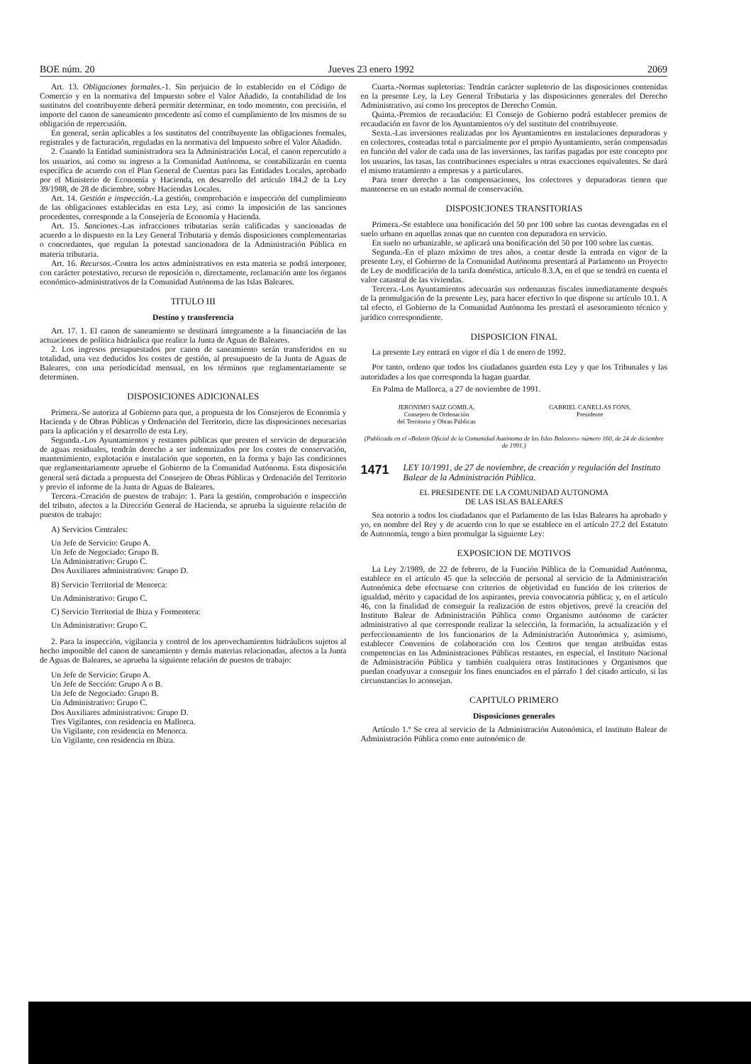BOE núm. 20 Jueves 23 enero 1992 2069
Art. 13. Obligaciones formales.-1. Sin perjuicio de lo establecido en el Código de Comercio y en la normativa del Impuesto sobre el Valor Añadido, la contabilidad de los sustitutos del contribuyente deberá permitir determinar, en todo momento, con precisión, el importe del canon de saneamiento procedente así como el cumplimiento de los mismos de su obligación de repercusión.
En general, serán aplicables a los sustitutos del contribuyente las obligaciones formales, registrales y de facturación, reguladas en la normativa del Impuesto sobre el Valor Añadido.
2. Cuando la Entidad suministradora sea la Administración Local, el canon repercutido a los usuarios, así como su ingreso a la Comunidad Autónoma, se contabilizarán en cuenta específica de acuerdo con el Plan General de Cuentas para las Entidades Locales, aprobado por el Ministerio de Economía y Hacienda, en desarrollo del artículo 184.2 de la Ley 39/1988, de 28 de diciembre, sobre Haciendas Locales.
Art. 14. Gestión e inspección.-La gestión, comprobación e inspección del cumplimiento de las obligaciones establecidas en esta Ley, así como la imposición de las sanciones procedentes, corresponde a la Consejería de Economía y Hacienda.
Art. 15. Sanciones.-Las infracciones tributarias serán calificadas y sancionadas de acuerdo a lo dispuesto en la Ley General Tributaria y demás disposiciones complementarias o concordantes, que regulan la potestad sancionadora de la Administración Pública en materia tributaria.
Art. 16. Recursos.-Contra los actos administrativos en esta materia se podrá interponer, con carácter potestativo, recurso de reposición o, directamente, reclamación ante los órganos económico-administrativos de la Comunidad Autónoma de las Islas Baleares.
TITULO III
Destino y transferencia
Art. 17. 1. El canon de saneamiento se destinará íntegramente a la financiación de las actuaciones de política hidráulica que realice la Junta de Aguas de Baleares.
2. Los ingresos presupuestados por canon de saneamiento serán transferidos en su totalidad, una vez deducidos los costes de gestión, al presupuesto de la Junta de Aguas de Baleares, con una periodicidad mensual, en los términos que reglamentariamente se determinen.
DISPOSICIONES ADICIONALES
Primera.-Se autoriza al Gobierno para que, a propuesta de los Consejeros de Economía y Hacienda y de Obras Públicas y Ordenación del Territorio, dicte las disposiciones necesarias para la aplicación y el desarrollo de esta Ley.
Segunda.-Los Ayuntamientos y restantes públicas que presten el servicio de depuración de aguas residuales, tendrán derecho a ser indemnizados por los costes de conservación, mantenimiento, explotación e instalación que soporten, en la forma y bajo las condiciones que reglamentariamente apruebe el Gobierno de la Comunidad Autónoma. Esta disposición general será dictada a propuesta del Consejero de Obras Públicas y Ordenación del Territorio y previo el informe de la Junta de Aguas de Baleares.
Tercera.-Creación de puestos de trabajo: 1. Para la gestión, comprobación e inspección del tributo, afectos a la Dirección General de Hacienda, se aprueba la siguiente relación de puestos de trabajo:
A) Servicios Centrales:
Un Jefe de Servicio: Grupo A.
Un Jefe de Negociado: Grupo B.
Un Administrativo: Grupo C.
Dos Auxiliares administrativos: Grupo D.
B) Servicio Territorial de Menorca:
Un Administrativo: Grupo C.
C) Servicio Territorial de Ibiza y Formentera:
Un Administrativo: Grupo C.
2. Para la inspección, vigilancia y control de los aprovechamientos hidráulicos sujetos al hecho imponible del canon de saneamiento y demás materias relacionadas, afectos a la Junta de Aguas de Baleares, se aprueba la siguiente relación de puestos de trabajo:
Un Jefe de Servicio: Grupo A.
Un Jefe de Sección: Grupo A o B.
Un Jefe de Negociado: Grupo B.
Un Administrativo: Grupo C.
Dos Auxiliares administrativos: Grupo D.
Tres Vigilantes, con residencia en Mallorca.
Un Vigilante, con residencia en Menorca.
Un Vigilante, con residencia en Ibiza.
Cuarta.-Normas supletorias: Tendrán carácter supletorio de las disposiciones contenidas en la presente Ley, la Ley General Tributaria y las disposiciones generales del Derecho Administrativo, así como los preceptos de Derecho Común.
Quinta.-Premios de recaudación: El Consejo de Gobierno podrá establecer premios de recaudación en favor de los Ayuntamientos o/y del sustituto del contribuyente.
Sexta.-Las inversiones realizadas por los Ayuntamientos en instalaciones depuradoras y en colectores, costeadas total o parcialmente por el propio Ayuntamiento, serán compensadas en función del valor de cada una de las inversiones, las tarifas pagadas por este concepto por los usuarios, las tasas, las contribuciones especiales u otras exacciones equivalentes. Se dará el mismo tratamiento a empresas y a particulares.
Para tener derecho a las compensaciones, los colectores y depuradoras tienen que mantenerse en un estado normal de conservación.
DISPOSICIONES TRANSITORIAS
Primera.-Se establece una bonificación del 50 por 100 sobre las cuotas devengadas en el suelo urbano en aquellas zonas que no cuenten con depuradora en servicio.
En suelo no urbanizable, se aplicará una bonificación del 50 por 100 sobre las cuotas.
Segunda.-En el plazo máximo de tres años, a contar desde la entrada en vigor de la presente Ley, el Gobierno de la Comunidad Autónoma presentará al Parlamento un Proyecto de Ley de modificación de la tarifa doméstica, artículo 8.3.A, en el que se tendrá en cuenta el valor catastral de las viviendas.
Tercera.-Los Ayuntamientos adecuarán sus ordenanzas fiscales inmediatamente después de la promulgación de la presente Ley, para hacer efectivo lo que dispone su artículo 10.1. A tal efecto, el Gobierno de la Comunidad Autónoma les prestará el asesoramiento técnico y jurídico correspondiente.
DISPOSICION FINAL
La presente Ley entrará en vigor el día 1 de enero de 1992.
Por tanto, ordeno que todos los ciudadanos guarden esta Ley y que los Tribunales y las autoridades a los que corresponda la hagan guardar.
En Palma de Mallorca, a 27 de noviembre de 1991.
JERONIMO SAIZ GOMILA,
Consejero de Ordenación
del Territorio y Obras Públicas
GABRIEL CANELLAS FONS,
Presidente
(Publicada en el «Boletín Oficial de la Comunidad Autónoma de las Islas Baleares» número 160, de 24 de diciembre de 1991.)
1471 LEY 10/1991, de 27 de noviembre, de creación y regulación del Instituto Balear de la Administración Pública.
EL PRESIDENTE DE LA COMUNIDAD AUTONOMA
DE LAS ISLAS BALEARES
Sea notorio a todos los ciudadanos que el Parlamento de las Islas Baleares ha aprobado y yo, en nombre del Rey y de acuerdo con lo que se establece en el artículo 27.2 del Estatuto de Autonomía, tengo a bien promulgar la siguiente Ley:
EXPOSICION DE MOTIVOS
La Ley 2/1989, de 22 de febrero, de la Función Pública de la Comunidad Autónoma, establece en el artículo 45 que la selección de personal al servicio de la Administración Autonómica debe efectuarse con criterios de objetividad en función de los criterios de igualdad, mérito y capacidad de los aspirantes, previa convocatoria pública; y, en el artículo 46, con la finalidad de conseguir la realización de estos objetivos, prevé la creación del Instituto Balear de Administración Pública como Organismo autónomo de carácter administrativo al que corresponde realizar la selección, la formación, la actualización y el perfeccionamiento de los funcionarios de la Administración Autonómica y, asimismo, establecer Convenios de colaboración con los Centros que tengan atribuidas estas competencias en las Administraciones Públicas restantes, en especial, el Instituto Nacional de Administración Pública y también cualquiera otras Instituciones y Organismos que puedan coadyuvar a conseguir los fines enunciados en el párrafo 1 del citado artículo, si las circunstancias lo aconsejan.
CAPITULO PRIMERO
Disposiciones generales
Artículo 1.º Se crea al servicio de la Administración Autonómica, el Instituto Balear de Administración Pública como ente autonómico de